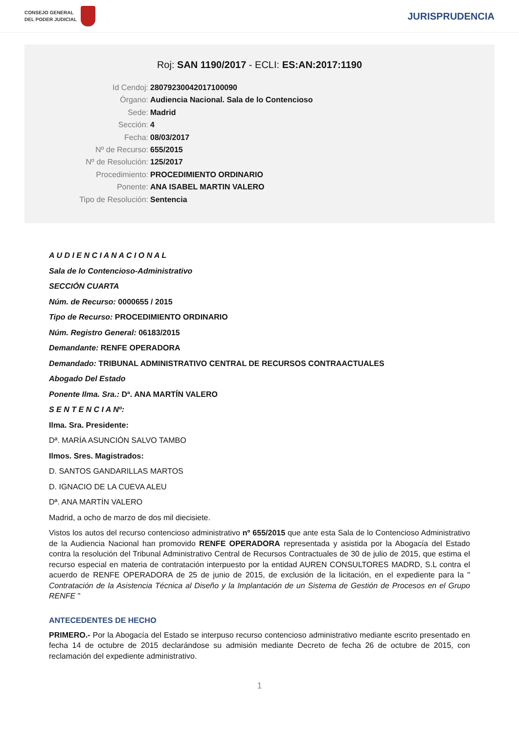CONSEJO GENERAL
DEL PODER JUDICIAL
JURISPRUDENCIA
Roj: SAN 1190/2017 - ECLI: ES:AN:2017:1190
Id Cendoj: 28079230042017100090
Órgano: Audiencia Nacional. Sala de lo Contencioso
Sede: Madrid
Sección: 4
Fecha: 08/03/2017
Nº de Recurso: 655/2015
Nº de Resolución: 125/2017
Procedimiento: PROCEDIMIENTO ORDINARIO
Ponente: ANA ISABEL MARTIN VALERO
Tipo de Resolución: Sentencia
A U D I E N C I A N A C I O N A L
Sala de lo Contencioso-Administrativo
SECCIÓN CUARTA
Núm. de Recurso: 0000655 / 2015
Tipo de Recurso: PROCEDIMIENTO ORDINARIO
Núm. Registro General: 06183/2015
Demandante: RENFE OPERADORA
Demandado: TRIBUNAL ADMINISTRATIVO CENTRAL DE RECURSOS CONTRAACTUALES
Abogado Del Estado
Ponente Ilma. Sra.: Dª. ANA MARTÍN VALERO
S E N T E N C I A Nº:
Ilma. Sra. Presidente:
Dª. MARÍA ASUNCIÓN SALVO TAMBO
Ilmos. Sres. Magistrados:
D. SANTOS GANDARILLAS MARTOS
D. IGNACIO DE LA CUEVA ALEU
Dª. ANA MARTÍN VALERO
Madrid, a ocho de marzo de dos mil diecisiete.
Vistos los autos del recurso contencioso administrativo nº 655/2015 que ante esta Sala de lo Contencioso Administrativo de la Audiencia Nacional han promovido RENFE OPERADORA representada y asistida por la Abogacía del Estado contra la resolución del Tribunal Administrativo Central de Recursos Contractuales de 30 de julio de 2015, que estima el recurso especial en materia de contratación interpuesto por la entidad AUREN CONSULTORES MADRD, S.L contra el acuerdo de RENFE OPERADORA de 25 de junio de 2015, de exclusión de la licitación, en el expediente para la " Contratación de la Asistencia Técnica al Diseño y la Implantación de un Sistema de Gestión de Procesos en el Grupo RENFE "
ANTECEDENTES DE HECHO
PRIMERO.- Por la Abogacía del Estado se interpuso recurso contencioso administrativo mediante escrito presentado en fecha 14 de octubre de 2015 declarándose su admisión mediante Decreto de fecha 26 de octubre de 2015, con reclamación del expediente administrativo.
1